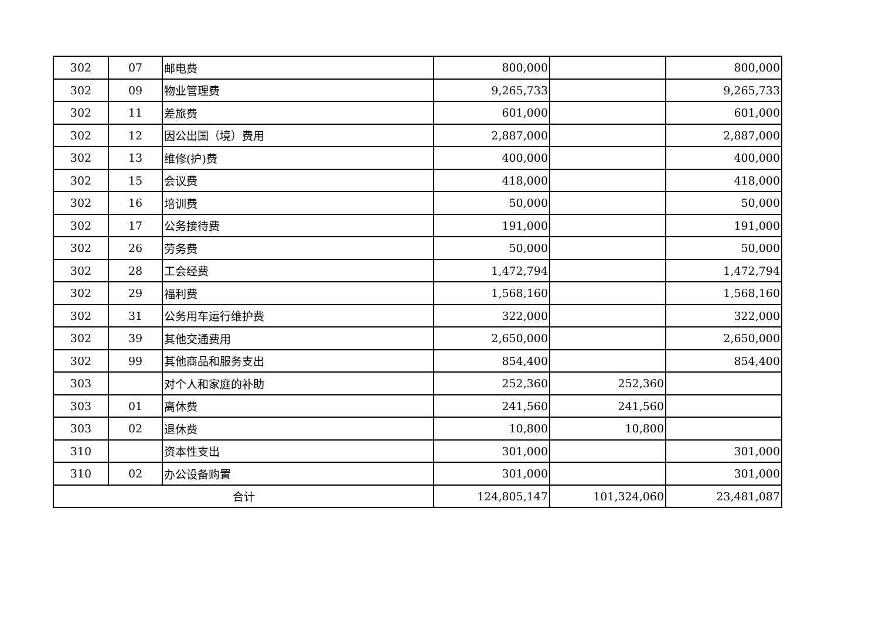| 302 | 07 | 邮电费 | 800,000 | | 800,000 |
| 302 | 09 | 物业管理费 | 9,265,733 | | 9,265,733 |
| 302 | 11 | 差旅费 | 601,000 | | 601,000 |
| 302 | 12 | 因公出国（境）费用 | 2,887,000 | | 2,887,000 |
| 302 | 13 | 维修(护)费 | 400,000 | | 400,000 |
| 302 | 15 | 会议费 | 418,000 | | 418,000 |
| 302 | 16 | 培训费 | 50,000 | | 50,000 |
| 302 | 17 | 公务接待费 | 191,000 | | 191,000 |
| 302 | 26 | 劳务费 | 50,000 | | 50,000 |
| 302 | 28 | 工会经费 | 1,472,794 | | 1,472,794 |
| 302 | 29 | 福利费 | 1,568,160 | | 1,568,160 |
| 302 | 31 | 公务用车运行维护费 | 322,000 | | 322,000 |
| 302 | 39 | 其他交通费用 | 2,650,000 | | 2,650,000 |
| 302 | 99 | 其他商品和服务支出 | 854,400 | | 854,400 |
| 303 | | 对个人和家庭的补助 | 252,360 | 252,360 | |
| 303 | 01 | 离休费 | 241,560 | 241,560 | |
| 303 | 02 | 退休费 | 10,800 | 10,800 | |
| 310 | | 资本性支出 | 301,000 | | 301,000 |
| 310 | 02 | 办公设备购置 | 301,000 | | 301,000 |
| 合计 | | | 124,805,147 | 101,324,060 | 23,481,087 |